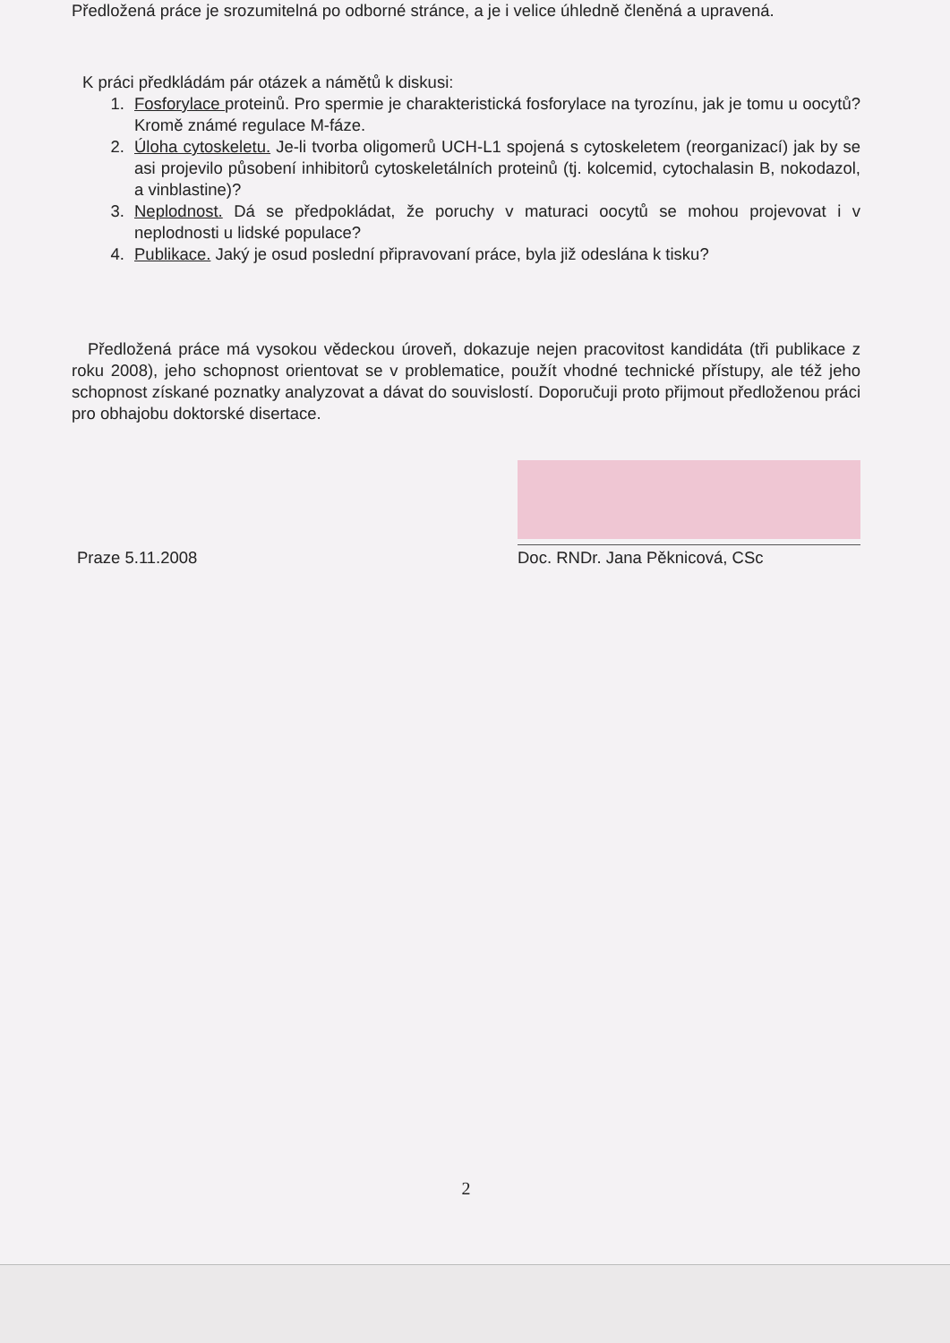Předložená práce je srozumitelná po odborné stránce, a je i velice úhledně členěná a upravená.
K práci předkládám pár otázek a námětů k diskusi:
1. Fosforylace proteinů. Pro spermie je charakteristická fosforylace na tyrozínu, jak je tomu u oocytů? Kromě známé regulace M-fáze.
2. Úloha cytoskeletu. Je-li tvorba oligomerů UCH-L1 spojená s cytoskeletem (reorganizací) jak by se asi projevilo působení inhibitorů cytoskeletálních proteinů (tj. kolcemid, cytochalasin B, nokodazol, a vinblastine)?
3. Neplodnost. Dá se předpokládat, že poruchy v maturaci oocytů se mohou projevovat i v neplodnosti u lidské populace?
4. Publikace. Jaký je osud poslední připravovaní práce, byla již odeslána k tisku?
Předložená práce má vysokou vědeckou úroveň, dokazuje nejen pracovitost kandidáta (tři publikace z roku 2008), jeho schopnost orientovat se v problematice, použít vhodné technické přístupy, ale též jeho schopnost získané poznatky analyzovat a dávat do souvislostí. Doporučuji proto přijmout předloženou práci pro obhajobu doktorské disertace.
Praze 5.11.2008
Doc. RNDr. Jana Pěknicová, CSc
2